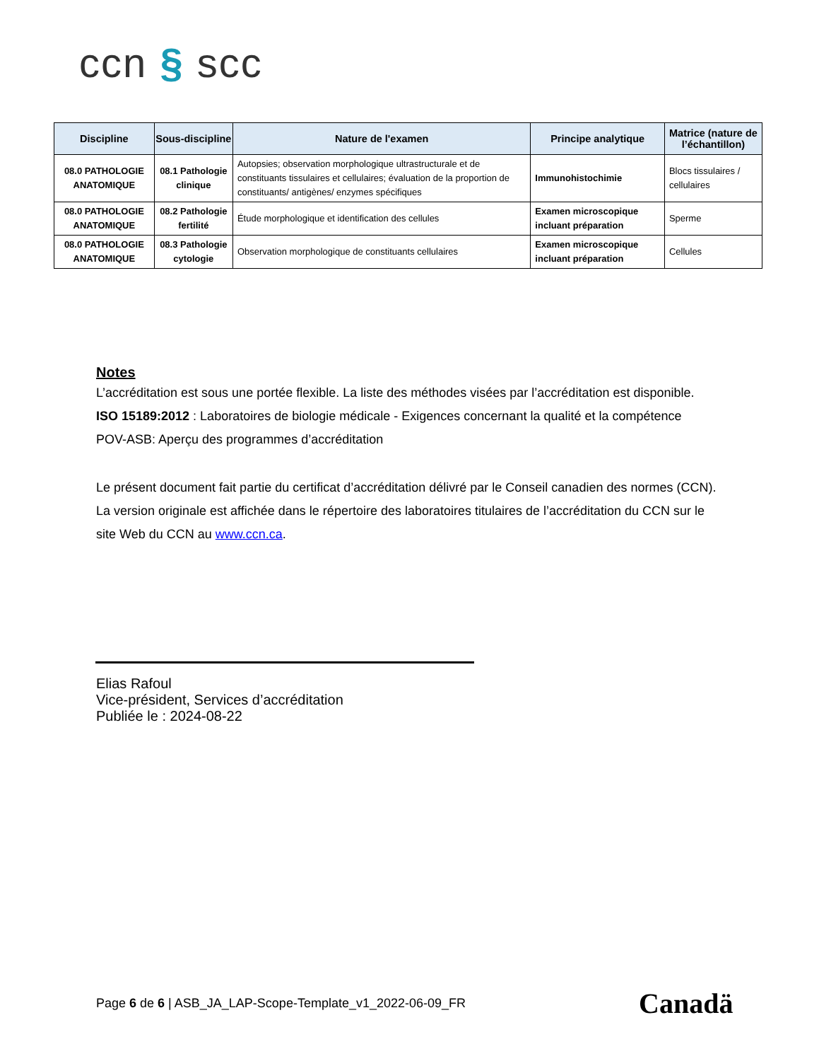ccn § scc
| Discipline | Sous-discipline | Nature de l'examen | Principe analytique | Matrice (nature de l’échantillon) |
| --- | --- | --- | --- | --- |
| 08.0 PATHOLOGIE ANATOMIQUE | 08.1 Pathologie clinique | Autopsies; observation morphologique ultrastructurale et de constituants tissulaires et cellulaires; évaluation de la proportion de constituants/ antigènes/ enzymes spécifiques | Immunohistochimie | Blocs tissulaires / cellulaires |
| 08.0 PATHOLOGIE ANATOMIQUE | 08.2 Pathologie fertilité | Étude morphologique et identification des cellules | Examen microscopique incluant préparation | Sperme |
| 08.0 PATHOLOGIE ANATOMIQUE | 08.3 Pathologie cytologie | Observation morphologique de constituants cellulaires | Examen microscopique incluant préparation | Cellules |
Notes
L’accréditation est sous une portée flexible. La liste des méthodes visées par l’accréditation est disponible.
ISO 15189:2012 : Laboratoires de biologie médicale - Exigences concernant la qualité et la compétence
POV-ASB: Aperçu des programmes d’accréditation
Le présent document fait partie du certificat d’accréditation délivré par le Conseil canadien des normes (CCN). La version originale est affichée dans le répertoire des laboratoires titulaires de l’accréditation du CCN sur le site Web du CCN au www.ccn.ca.
Elias Rafoul
Vice-président, Services d’accréditation
Publiée le : 2024-08-22
Page 6 de 6 | ASB_JA_LAP-Scope-Template_v1_2022-06-09_FR
Canadä